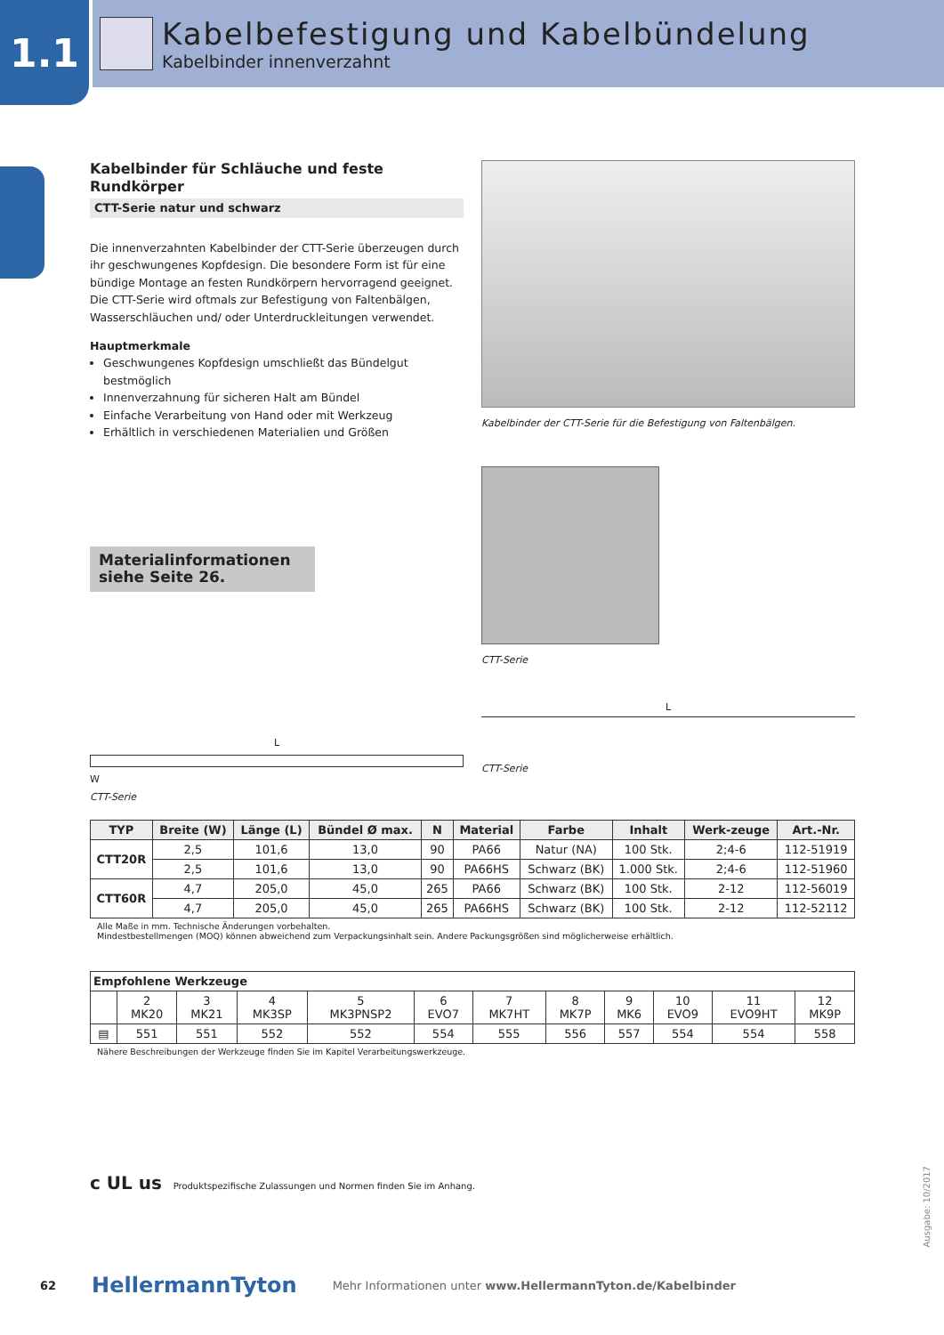1.1
Kabelbefestigung und Kabelbündelung
Kabelbinder innenverzahnt
Kabelbinder für Schläuche und feste Rundkörper
CTT-Serie natur und schwarz
Die innenverzahnten Kabelbinder der CTT-Serie überzeugen durch ihr geschwungenes Kopfdesign. Die besondere Form ist für eine bündige Montage an festen Rundkörpern hervorragend geeignet. Die CTT-Serie wird oftmals zur Befestigung von Faltenbälgen, Wasserschläuchen und/ oder Unterdruckleitungen verwendet.
Hauptmerkmale
Geschwungenes Kopfdesign umschließt das Bündelgut bestmöglich
Innenverzahnung für sicheren Halt am Bündel
Einfache Verarbeitung von Hand oder mit Werkzeug
Erhältlich in verschiedenen Materialien und Größen
Materialinformationen siehe Seite 26.
L
W
CTT-Serie
Kabelbinder der CTT-Serie für die Befestigung von Faltenbälgen.
CTT-Serie
L
CTT-Serie
| TYP | Breite (W) | Länge (L) | Bündel Ø max. | N | Material | Farbe | Inhalt | Werk-zeuge | Art.-Nr. |
| --- | --- | --- | --- | --- | --- | --- | --- | --- | --- |
| CTT20R | 2,5 | 101,6 | 13,0 | 90 | PA66 | Natur (NA) | 100 Stk. | 2;4-6 | 112-51919 |
| | 2,5 | 101,6 | 13,0 | 90 | PA66HS | Schwarz (BK) | 1.000 Stk. | 2;4-6 | 112-51960 |
| CTT60R | 4,7 | 205,0 | 45,0 | 265 | PA66 | Schwarz (BK) | 100 Stk. | 2-12 | 112-56019 |
| | 4,7 | 205,0 | 45,0 | 265 | PA66HS | Schwarz (BK) | 100 Stk. | 2-12 | 112-52112 |
Alle Maße in mm. Technische Änderungen vorbehalten.
Mindestbestellmengen (MOQ) können abweichend zum Verpackungsinhalt sein. Andere Packungsgrößen sind möglicherweise erhältlich.
| Empfohlene Werkzeuge | | | | | | | | | | | |
| --- | --- | --- | --- | --- | --- | --- | --- | --- | --- | --- | --- |
| | 2 MK20 | 3 MK21 | 4 MK3SP | 5 MK3PNSP2 | 6 EVO7 | 7 MK7HT | 8 MK7P | 9 MK6 | 10 EVO9 | 11 EVO9HT | 12 MK9P |
| ▤ | 551 | 551 | 552 | 552 | 554 | 555 | 556 | 557 | 554 | 554 | 558 |
Nähere Beschreibungen der Werkzeuge finden Sie im Kapitel Verarbeitungswerkzeuge.
c UL us Produktspezifische Zulassungen und Normen finden Sie im Anhang.
Ausgabe: 10/2017
62 HellermannTyton Mehr Informationen unter www.HellermannTyton.de/Kabelbinder